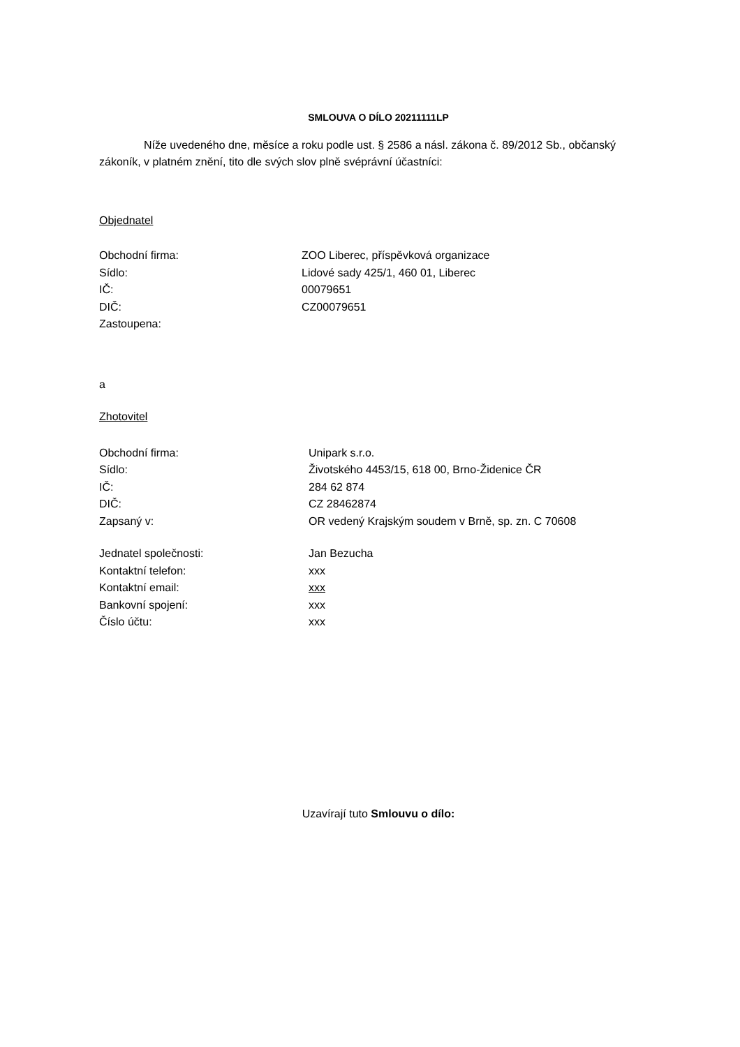SMLOUVA O DÍLO 20211111LP
Níže uvedeného dne, měsíce a roku podle ust. § 2586 a násl. zákona č. 89/2012 Sb., občanský zákoník, v platném znění, tito dle svých slov plně svéprávní účastníci:
Objednatel
| Obchodní firma: | ZOO Liberec, příspěvková organizace |
| Sídlo: | Lidové sady 425/1, 460 01, Liberec |
| IČ: | 00079651 |
| DIČ: | CZ00079651 |
| Zastoupena: | |
a
Zhotovitel
| Obchodní firma: | Unipark s.r.o. |
| Sídlo: | Životského 4453/15, 618 00, Brno-Židenice ČR |
| IČ: | 284 62 874 |
| DIČ: | CZ 28462874 |
| Zapsaný v: | OR vedený Krajským soudem v Brně, sp. zn. C 70608 |
| Jednatel společnosti: | Jan Bezucha |
| Kontaktní telefon: | xxx |
| Kontaktní email: | xxx |
| Bankovní spojení: | xxx |
| Číslo účtu: | xxx |
Uzavírají tuto Smlouvu o dílo: